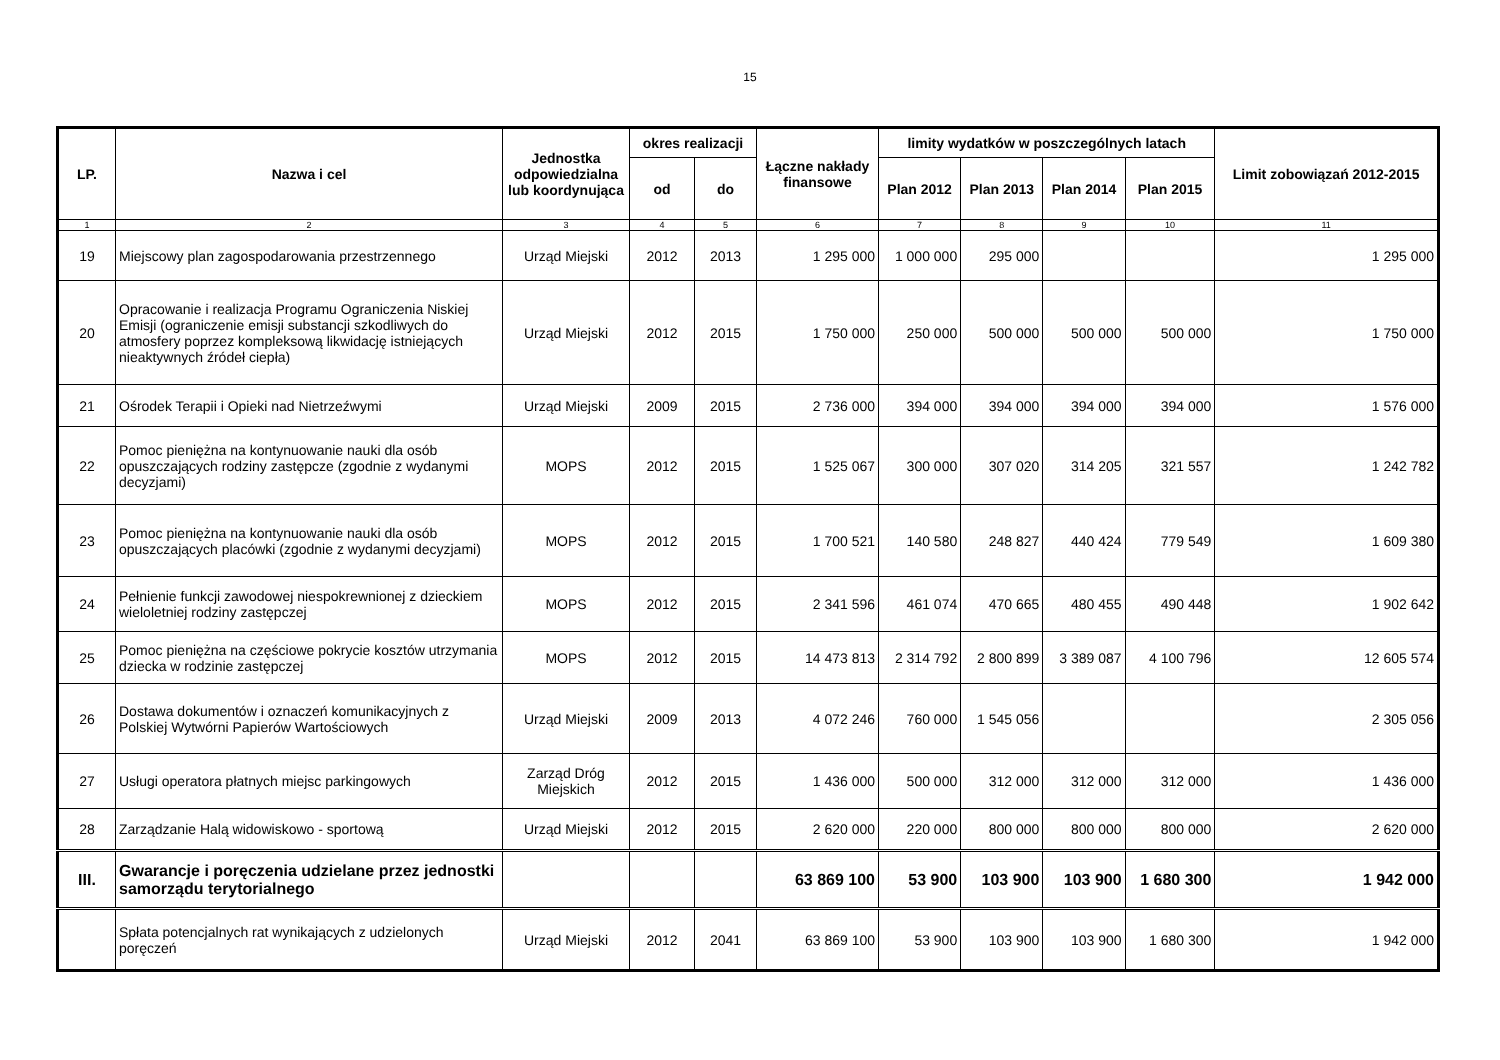15
| LP. | Nazwa i cel | Jednostka odpowiedzialna lub koordynująca | okres realizacji | | Łączne nakłady finansowe | limity wydatków w poszczególnych latach | | | | Limit zobowiązań 2012-2015 |
| --- | --- | --- | --- | --- | --- | --- | --- | --- | --- | --- |
| | | | od | do | | Plan 2012 | Plan 2013 | Plan 2014 | Plan 2015 | |
| 1 | 2 | 3 | 4 | 5 | 6 | 7 | 8 | 9 | 10 | 11 |
| 19 | Miejscowy plan zagospodarowania przestrzennego | Urząd Miejski | 2012 | 2013 | 1 295 000 | 1 000 000 | 295 000 | | | 1 295 000 |
| 20 | Opracowanie i realizacja Programu Ograniczenia Niskiej Emisji (ograniczenie emisji substancji szkodliwych do atmosfery poprzez kompleksową likwidację istniejących nieaktywnych źródeł ciepła) | Urząd Miejski | 2012 | 2015 | 1 750 000 | 250 000 | 500 000 | 500 000 | 500 000 | 1 750 000 |
| 21 | Ośrodek Terapii i Opieki nad Nietrzeźwymi | Urząd Miejski | 2009 | 2015 | 2 736 000 | 394 000 | 394 000 | 394 000 | 394 000 | 1 576 000 |
| 22 | Pomoc pieniężna na kontynuowanie nauki dla osób opuszczających rodziny zastępcze (zgodnie z wydanymi decyzjami) | MOPS | 2012 | 2015 | 1 525 067 | 300 000 | 307 020 | 314 205 | 321 557 | 1 242 782 |
| 23 | Pomoc pieniężna na kontynuowanie nauki dla osób opuszczających placówki (zgodnie z wydanymi decyzjami) | MOPS | 2012 | 2015 | 1 700 521 | 140 580 | 248 827 | 440 424 | 779 549 | 1 609 380 |
| 24 | Pełnienie funkcji zawodowej niespokrewnionej z dzieckiem wieloletniej rodziny zastępczej | MOPS | 2012 | 2015 | 2 341 596 | 461 074 | 470 665 | 480 455 | 490 448 | 1 902 642 |
| 25 | Pomoc pieniężna na częściowe pokrycie kosztów utrzymania dziecka w rodzinie zastępczej | MOPS | 2012 | 2015 | 14 473 813 | 2 314 792 | 2 800 899 | 3 389 087 | 4 100 796 | 12 605 574 |
| 26 | Dostawa dokumentów i oznaczeń komunikacyjnych z Polskiej Wytwórni Papierów Wartościowych | Urząd Miejski | 2009 | 2013 | 4 072 246 | 760 000 | 1 545 056 | | | 2 305 056 |
| 27 | Usługi operatora płatnych miejsc parkingowych | Zarząd Dróg Miejskich | 2012 | 2015 | 1 436 000 | 500 000 | 312 000 | 312 000 | 312 000 | 1 436 000 |
| 28 | Zarządzanie Halą widowiskowo - sportową | Urząd Miejski | 2012 | 2015 | 2 620 000 | 220 000 | 800 000 | 800 000 | 800 000 | 2 620 000 |
| III. | Gwarancje i poręczenia udzielane przez jednostki samorządu terytorialnego | | | | 63 869 100 | 53 900 | 103 900 | 103 900 | 1 680 300 | 1 942 000 |
| | Spłata potencjalnych rat wynikających z udzielonych poręczeń | Urząd Miejski | 2012 | 2041 | 63 869 100 | 53 900 | 103 900 | 103 900 | 1 680 300 | 1 942 000 |